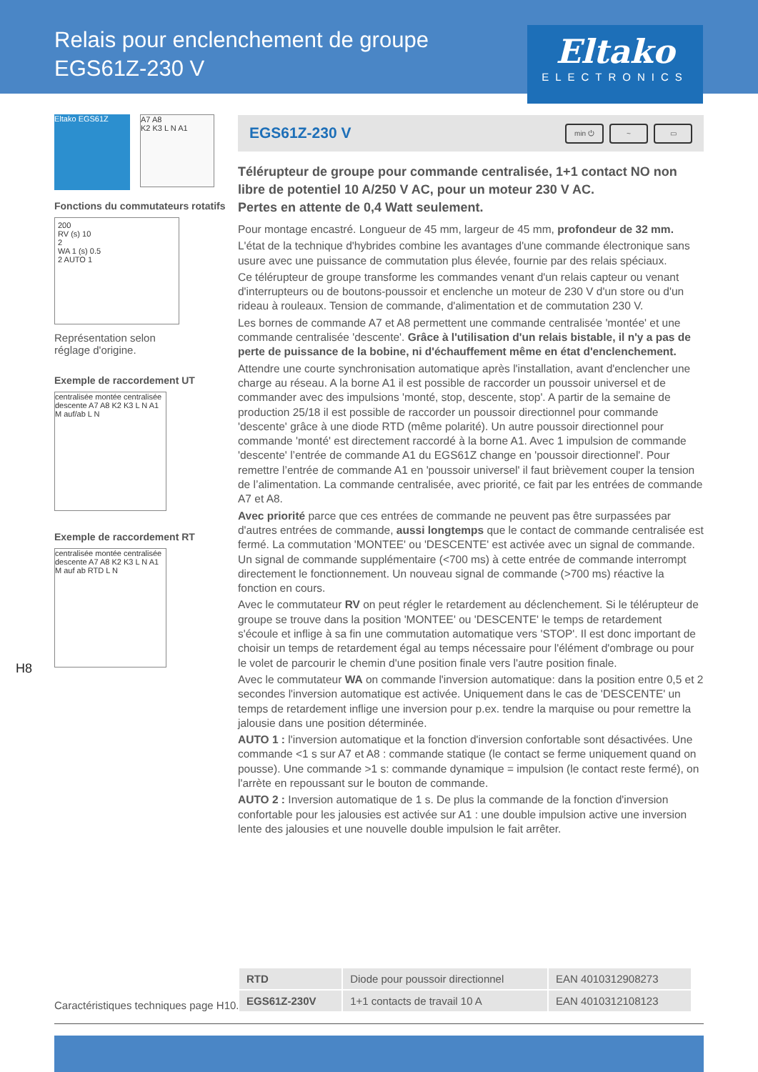Relais pour enclenchement de groupe
EGS61Z-230 V
Eltako
ELECTRONICS
Eltako EGS61Z
A7 A8
K2 K3 L N A1
Fonctions du commutateurs rotatifs
200
RV (s) 10
2
WA 1 (s) 0.5
2 AUTO 1
Représentation selon
réglage d'origine.
Exemple de raccordement UT
centralisée montée centralisée descente A7 A8 K2 K3 L N A1 M auf/ab L N
Exemple de raccordement RT
centralisée montée centralisée descente A7 A8 K2 K3 L N A1 M auf ab RTD L N
H8
EGS61Z-230 V
min ⏻ ~ ▭
Télérupteur de groupe pour commande centralisée, 1+1 contact NO non libre de potentiel 10 A/250 V AC, pour un moteur 230 V AC.
Pertes en attente de 0,4 Watt seulement.
Pour montage encastré. Longueur de 45 mm, largeur de 45 mm, profondeur de 32 mm.
L'état de la technique d'hybrides combine les avantages d'une commande électronique sans usure avec une puissance de commutation plus élevée, fournie par des relais spéciaux.
Ce télérupteur de groupe transforme les commandes venant d'un relais capteur ou venant d'interrupteurs ou de boutons-poussoir et enclenche un moteur de 230 V d'un store ou d'un rideau à rouleaux. Tension de commande, d'alimentation et de commutation 230 V.
Les bornes de commande A7 et A8 permettent une commande centralisée 'montée' et une commande centralisée 'descente'. Grâce à l'utilisation d'un relais bistable, il n'y a pas de perte de puissance de la bobine, ni d'échauffement même en état d'enclenchement.
Attendre une courte synchronisation automatique après l'installation, avant d'enclencher une charge au réseau. A la borne A1 il est possible de raccorder un poussoir universel et de commander avec des impulsions 'monté, stop, descente, stop'. A partir de la semaine de production 25/18 il est possible de raccorder un poussoir directionnel pour commande 'descente' grâce à une diode RTD (même polarité). Un autre poussoir directionnel pour commande 'monté' est directement raccordé à la borne A1. Avec 1 impulsion de commande 'descente' l’entrée de commande A1 du EGS61Z change en 'poussoir directionnel'. Pour remettre l’entrée de commande A1 en 'poussoir universel' il faut brièvement couper la tension de l’alimentation. La commande centralisée, avec priorité, ce fait par les entrées de commande A7 et A8.
Avec priorité parce que ces entrées de commande ne peuvent pas être surpassées par d'autres entrées de commande, aussi longtemps que le contact de commande centralisée est fermé. La commutation 'MONTEE' ou 'DESCENTE' est activée avec un signal de commande. Un signal de commande supplémentaire (<700 ms) à cette entrée de commande interrompt directement le fonctionnement. Un nouveau signal de commande (>700 ms) réactive la fonction en cours.
Avec le commutateur RV on peut régler le retardement au déclenchement. Si le télérupteur de groupe se trouve dans la position 'MONTEE' ou 'DESCENTE' le temps de retardement s'écoule et inflige à sa fin une commutation automatique vers 'STOP'. Il est donc important de choisir un temps de retardement égal au temps nécessaire pour l'élément d'ombrage ou pour le volet de parcourir le chemin d'une position finale vers l'autre position finale.
Avec le commutateur WA on commande l'inversion automatique: dans la position entre 0,5 et 2 secondes l'inversion automatique est activée. Uniquement dans le cas de 'DESCENTE' un temps de retardement inflige une inversion pour p.ex. tendre la marquise ou pour remettre la jalousie dans une position déterminée.
AUTO 1 : l'inversion automatique et la fonction d'inversion confortable sont désactivées. Une commande <1 s sur A7 et A8 : commande statique (le contact se ferme uniquement quand on pousse). Une commande >1 s: commande dynamique = impulsion (le contact reste fermé), on l'arrète en repoussant sur le bouton de commande.
AUTO 2 : Inversion automatique de 1 s. De plus la commande de la fonction d'inversion confortable pour les jalousies est activée sur A1 : une double impulsion active une inversion lente des jalousies et une nouvelle double impulsion le fait arrêter.
Caractéristiques techniques page H10.
| RTD | Diode pour poussoir directionnel | EAN 4010312908273 |
| EGS61Z-230V | 1+1 contacts de travail 10 A | EAN 4010312108123 |